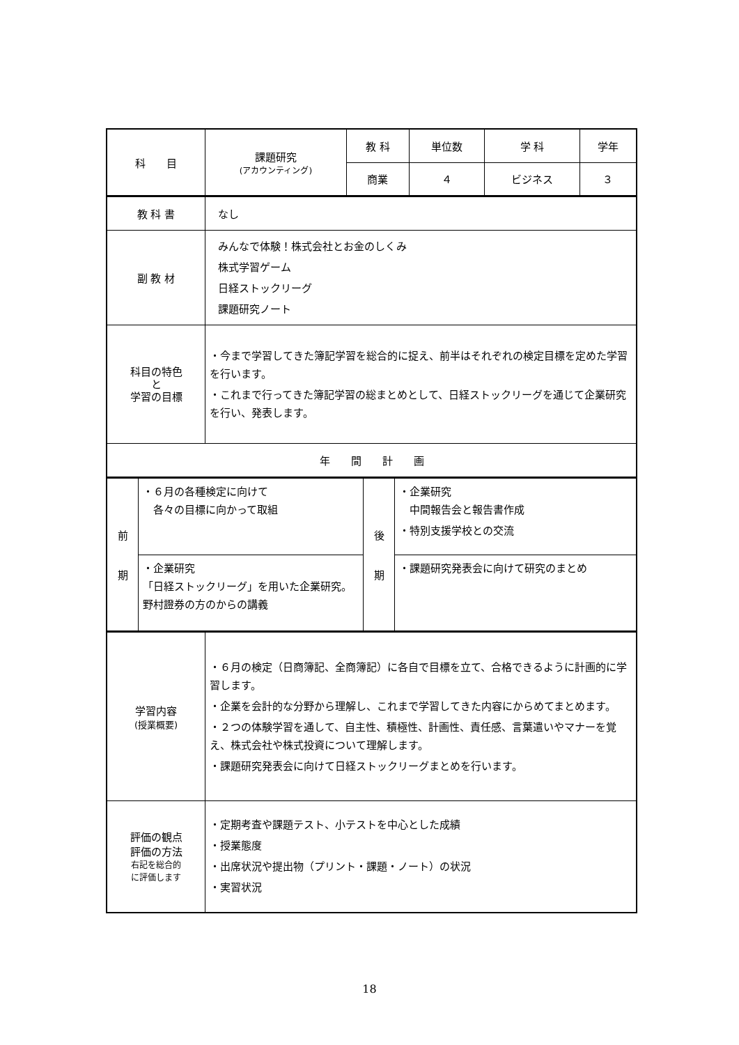| 科 目 | 課題研究 (アカウンティング) | 教 科 | 単位数 | 学 科 | 学年 |
| | | 商業 | ４ | ビジネス | ３ |
| 教 科 書 | なし |
| 副 教 材 | みんなで体験！株式会社とお金のしくみ 株式学習ゲーム 日経ストックリーグ 課題研究ノート |
| 科目の特色 と 学習の目標 | ・今まで学習してきた簿記学習を総合的に捉え、前半はそれぞれの検定目標を定めた学習を行います。 ・これまで行ってきた簿記学習の総まとめとして、日経ストックリーグを通じて企業研究を行い、発表します。 |
| 年 間 計 画 | |
| 前 期 | ・６月の各種検定に向けて 各々の目標に向かって取組 | 後 期 | ・企業研究 中間報告会と報告書作成 ・特別支援学校との交流 |
| | ・企業研究 「日経ストックリーグ」を用いた企業研究。野村證券の方のからの講義 | | ・課題研究発表会に向けて研究のまとめ |
| 学習内容 (授業概要) | ・６月の検定（日商簿記、全商簿記）に各自で目標を立て、合格できるように計画的に学習します。 ・企業を会計的な分野から理解し、これまで学習してきた内容にからめてまとめます。 ・２つの体験学習を通して、自主性、積極性、計画性、責任感、言葉遣いやマナーを覚え、株式会社や株式投資について理解します。 ・課題研究発表会に向けて日経ストックリーグまとめを行います。 |
| 評価の観点 評価の方法 右記を総合的 に評価します | ・定期考査や課題テスト、小テストを中心とした成績 ・授業態度 ・出席状況や提出物（プリント・課題・ノート）の状況 ・実習状況 |
18